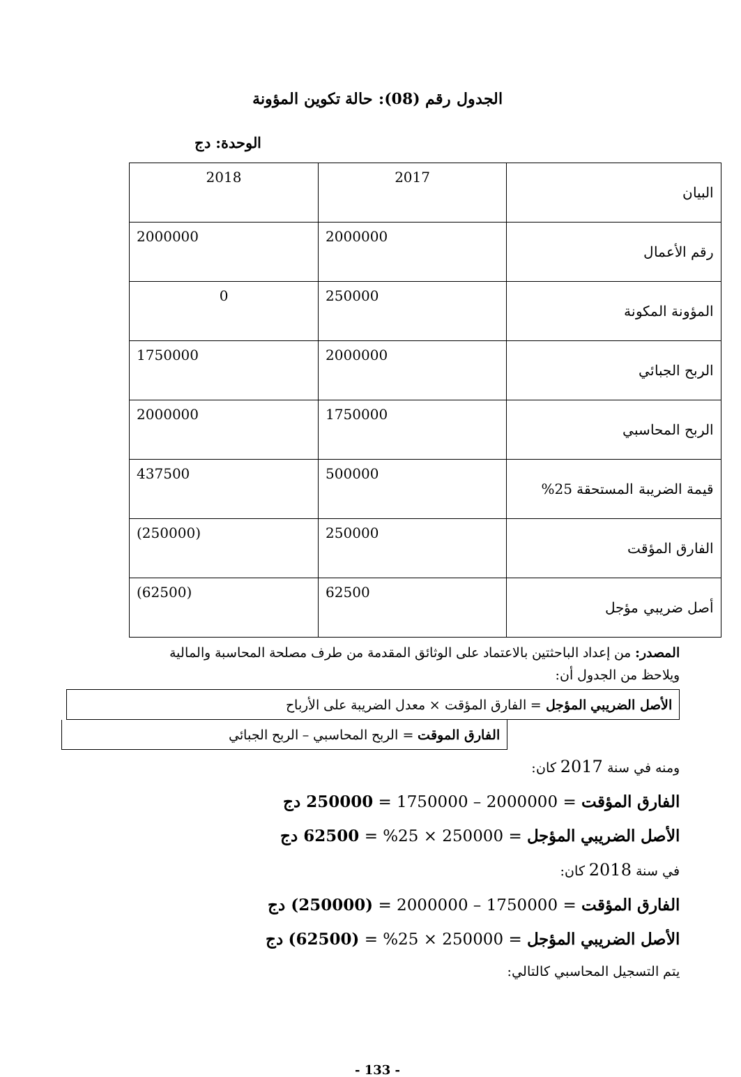الجدول رقم (08): حالة تكوين المؤونة
الوحدة: دج
| البيان | 2017 | 2018 |
| رقم الأعمال | 2000000 | 2000000 |
| المؤونة المكونة | 250000 | 0 |
| الربح الجبائي | 2000000 | 1750000 |
| الربح المحاسبي | 1750000 | 2000000 |
| قيمة الضريبة المستحقة 25% | 500000 | 437500 |
| الفارق المؤقت | 250000 | (250000) |
| أصل ضريبي مؤجل | 62500 | (62500) |
المصدر: من إعداد الباحثتين بالاعتماد على الوثائق المقدمة من طرف مصلحة المحاسبة والمالية
ويلاحظ من الجدول أن:
الأصل الضريبي المؤجل = الفارق المؤقت × معدل الضريبة على الأرباح
الفارق الموقت = الربح المحاسبي – الربح الجبائي
ومنه في سنة 2017 كان:
الفارق المؤقت = 2000000 – 1750000 = 250000 دج
الأصل الضريبي المؤجل = 250000 × 25% = 62500 دج
في سنة 2018 كان:
الفارق المؤقت = 1750000 – 2000000 = (250000) دج
الأصل الضريبي المؤجل = 250000 × 25% = (62500) دج
يتم التسجيل المحاسبي كالتالي:
- 133 -